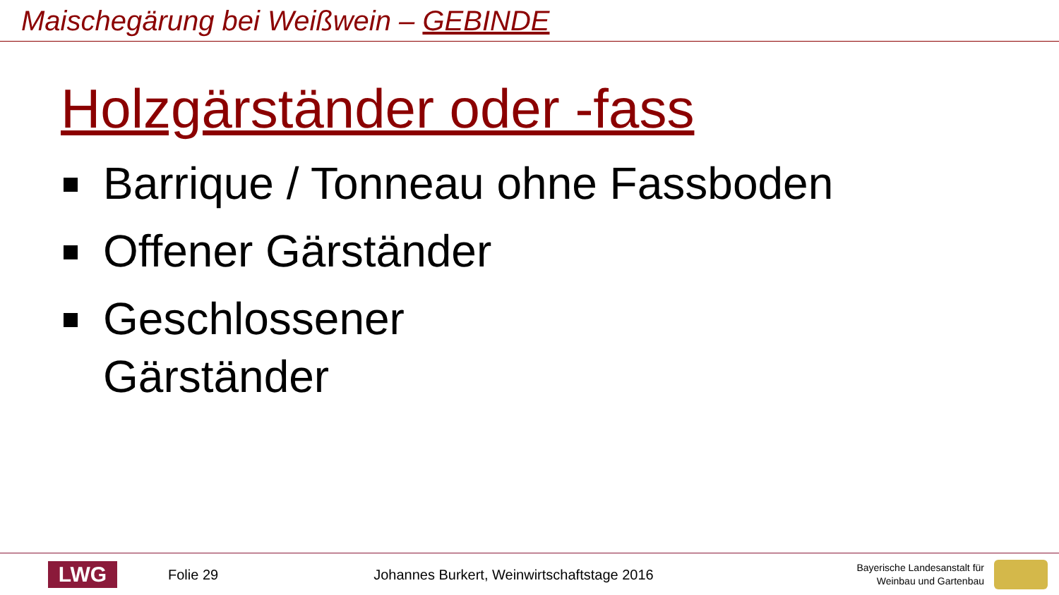Maischegärung bei Weißwein – GEBINDE
Holzgärständer oder -fass
Barrique / Tonneau ohne Fassboden
Offener Gärständer
Geschlossener
Gärständer
LWG
Folie 29
Johannes Burkert, Weinwirtschaftstage 2016
Bayerische Landesanstalt für
Weinbau und Gartenbau